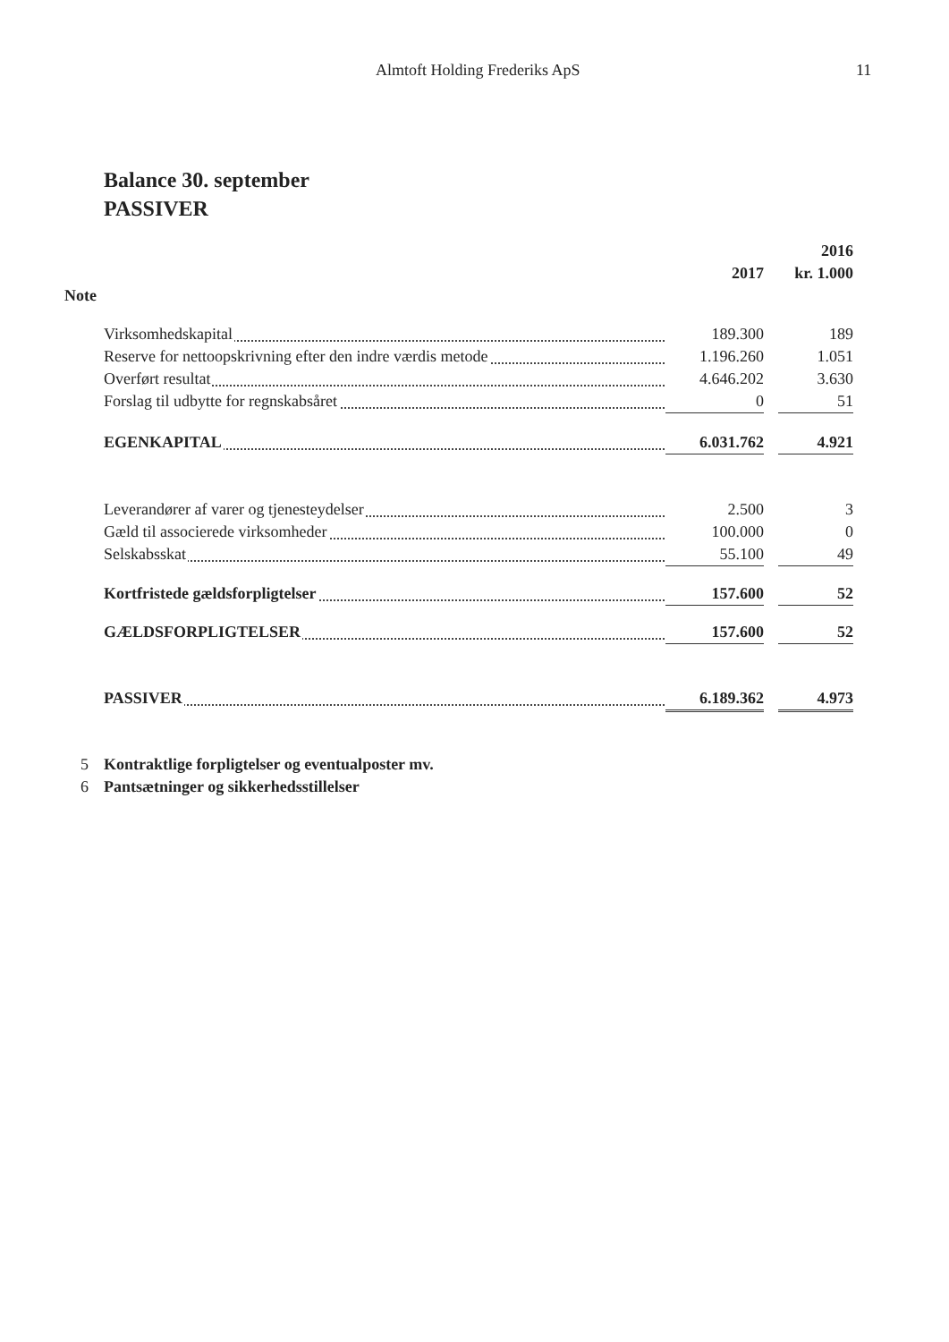Almtoft Holding Frederiks ApS 11
Balance 30. september
PASSIVER
| | | | | 2016 |
| --- | --- | --- | --- | --- |
| | | 2017 | | kr. 1.000 |
| Note | | | | |
| | Virksomhedskapital | 189.300 | | 189 |
| | Reserve for nettoopskrivning efter den indre værdis metode | 1.196.260 | | 1.051 |
| | Overført resultat | 4.646.202 | | 3.630 |
| | Forslag til udbytte for regnskabsåret | 0 | | 51 |
| | EGENKAPITAL | 6.031.762 | | 4.921 |
| | Leverandører af varer og tjenesteydelser | 2.500 | | 3 |
| | Gæld til associerede virksomheder | 100.000 | | 0 |
| | Selskabsskat | 55.100 | | 49 |
| | Kortfristede gældsforpligtelser | 157.600 | | 52 |
| | GÆLDSFORPLIGTELSER | 157.600 | | 52 |
| | PASSIVER | 6.189.362 | | 4.973 |
5 Kontraktlige forpligtelser og eventualposter mv.
6 Pantsætninger og sikkerhedsstillelser